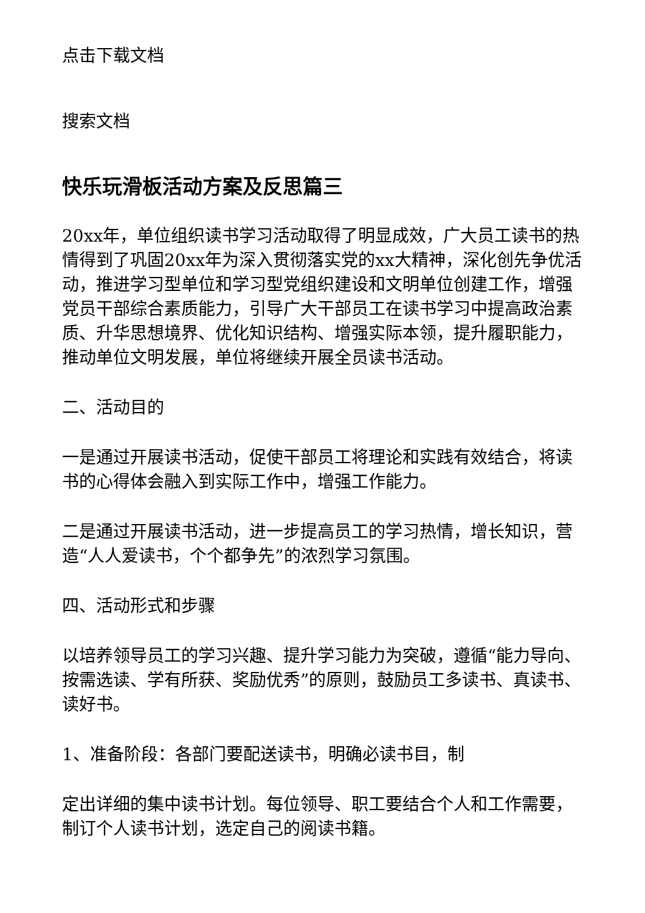点击下载文档
搜索文档
快乐玩滑板活动方案及反思篇三
20xx年，单位组织读书学习活动取得了明显成效，广大员工读书的热情得到了巩固20xx年为深入贯彻落实党的xx大精神，深化创先争优活动，推进学习型单位和学习型党组织建设和文明单位创建工作，增强党员干部综合素质能力，引导广大干部员工在读书学习中提高政治素质、升华思想境界、优化知识结构、增强实际本领，提升履职能力，推动单位文明发展，单位将继续开展全员读书活动。
二、活动目的
一是通过开展读书活动，促使干部员工将理论和实践有效结合，将读书的心得体会融入到实际工作中，增强工作能力。
二是通过开展读书活动，进一步提高员工的学习热情，增长知识，营造“人人爱读书，个个都争先”的浓烈学习氛围。
四、活动形式和步骤
以培养领导员工的学习兴趣、提升学习能力为突破，遵循“能力导向、按需选读、学有所获、奖励优秀”的原则，鼓励员工多读书、真读书、读好书。
1、准备阶段：各部门要配送读书，明确必读书目，制
定出详细的集中读书计划。每位领导、职工要结合个人和工作需要，制订个人读书计划，选定自己的阅读书籍。